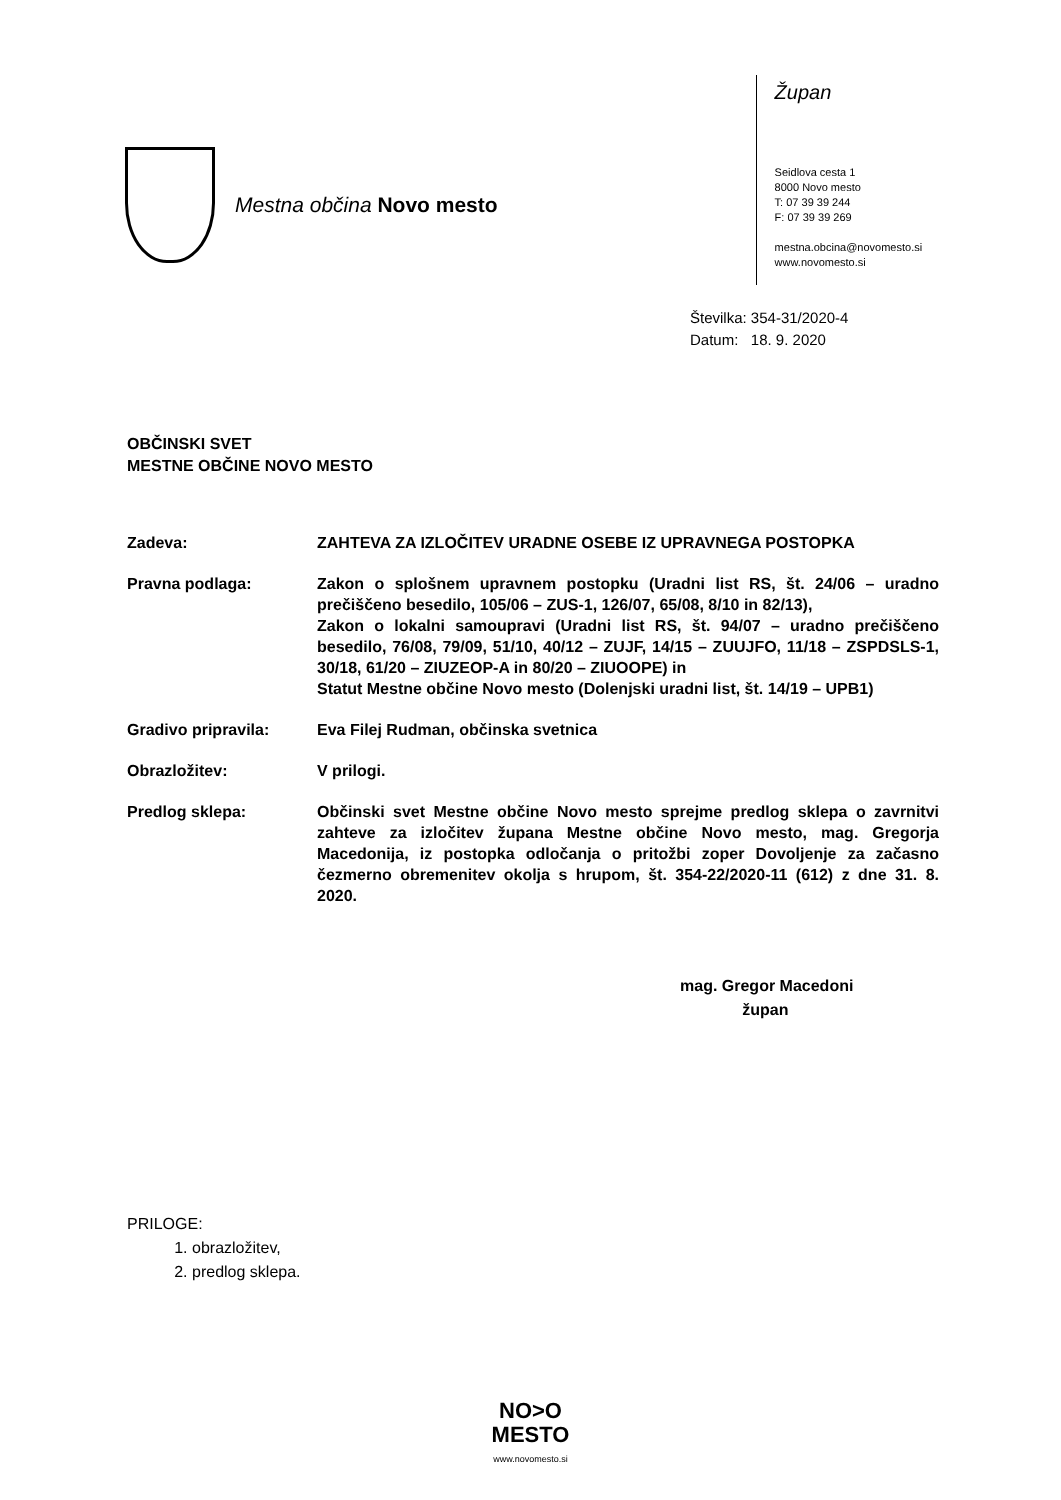Mestna občina Novo mesto
Župan
Seidlova cesta 1
8000 Novo mesto
T: 07 39 39 244
F: 07 39 39 269
mestna.obcina@novomesto.si
www.novomesto.si
Številka: 354-31/2020-4
Datum: 18. 9. 2020
OBČINSKI SVET
MESTNE OBČINE NOVO MESTO
Zadeva: ZAHTEVA ZA IZLOČITEV URADNE OSEBE IZ UPRAVNEGA POSTOPKA
Pravna podlaga: Zakon o splošnem upravnem postopku (Uradni list RS, št. 24/06 – uradno prečiščeno besedilo, 105/06 – ZUS-1, 126/07, 65/08, 8/10 in 82/13),
Zakon o lokalni samoupravi (Uradni list RS, št. 94/07 – uradno prečiščeno besedilo, 76/08, 79/09, 51/10, 40/12 – ZUJF, 14/15 – ZUUJFO, 11/18 – ZSPDSLS-1, 30/18, 61/20 – ZIUZEOP-A in 80/20 – ZIUOOPE) in
Statut Mestne občine Novo mesto (Dolenjski uradni list, št. 14/19 – UPB1)
Gradivo pripravila: Eva Filej Rudman, občinska svetnica
Obrazložitev: V prilogi.
Predlog sklepa: Občinski svet Mestne občine Novo mesto sprejme predlog sklepa o zavrnitvi zahteve za izločitev župana Mestne občine Novo mesto, mag. Gregorja Macedonija, iz postopka odločanja o pritožbi zoper Dovoljenje za začasno čezmerno obremenitev okolja s hrupom, št. 354-22/2020-11 (612) z dne 31. 8. 2020.
mag. Gregor Macedoni
župan
PRILOGE:
1. obrazložitev,
2. predlog sklepa.
NO>O
MESTO
www.novomesto.si